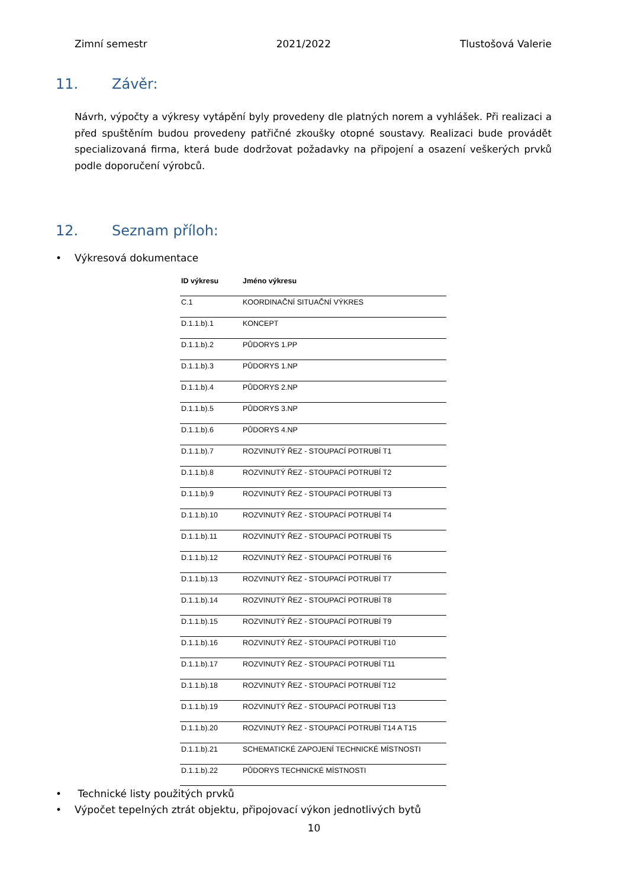Zimní semestr 2021/2022 Tlustošová Valerie
11. Závěr:
Návrh, výpočty a výkresy vytápění byly provedeny dle platných norem a vyhlášek. Při realizaci a před spuštěním budou provedeny patřičné zkoušky otopné soustavy. Realizaci bude provádět specializovaná firma, která bude dodržovat požadavky na připojení a osazení veškerých prvků podle doporučení výrobců.
12. Seznam příloh:
• Výkresová dokumentace
| ID výkresu | Jméno výkresu |
| --- | --- |
| C.1 | KOORDINAČNÍ SITUAČNÍ VÝKRES |
| D.1.1.b).1 | KONCEPT |
| D.1.1.b).2 | PŮDORYS 1.PP |
| D.1.1.b).3 | PŮDORYS 1.NP |
| D.1.1.b).4 | PŮDORYS 2.NP |
| D.1.1.b).5 | PŮDORYS 3.NP |
| D.1.1.b).6 | PŮDORYS 4.NP |
| D.1.1.b).7 | ROZVINUTÝ ŘEZ - STOUPACÍ POTRUBÍ T1 |
| D.1.1.b).8 | ROZVINUTÝ ŘEZ - STOUPACÍ POTRUBÍ T2 |
| D.1.1.b).9 | ROZVINUTÝ ŘEZ - STOUPACÍ POTRUBÍ T3 |
| D.1.1.b).10 | ROZVINUTÝ ŘEZ - STOUPACÍ POTRUBÍ T4 |
| D.1.1.b).11 | ROZVINUTÝ ŘEZ - STOUPACÍ POTRUBÍ T5 |
| D.1.1.b).12 | ROZVINUTÝ ŘEZ - STOUPACÍ POTRUBÍ T6 |
| D.1.1.b).13 | ROZVINUTÝ ŘEZ - STOUPACÍ POTRUBÍ T7 |
| D.1.1.b).14 | ROZVINUTÝ ŘEZ - STOUPACÍ POTRUBÍ T8 |
| D.1.1.b).15 | ROZVINUTÝ ŘEZ - STOUPACÍ POTRUBÍ T9 |
| D.1.1.b).16 | ROZVINUTÝ ŘEZ - STOUPACÍ POTRUBÍ T10 |
| D.1.1.b).17 | ROZVINUTÝ ŘEZ - STOUPACÍ POTRUBÍ T11 |
| D.1.1.b).18 | ROZVINUTÝ ŘEZ - STOUPACÍ POTRUBÍ T12 |
| D.1.1.b).19 | ROZVINUTÝ ŘEZ - STOUPACÍ POTRUBÍ T13 |
| D.1.1.b).20 | ROZVINUTÝ ŘEZ - STOUPACÍ POTRUBÍ T14 A T15 |
| D.1.1.b).21 | SCHEMATICKÉ ZAPOJENÍ TECHNICKÉ MÍSTNOSTI |
| D.1.1.b).22 | PŮDORYS TECHNICKÉ MÍSTNOSTI |
• Technické listy použitých prvků
• Výpočet tepelných ztrát objektu, připojovací výkon jednotlivých bytů
10